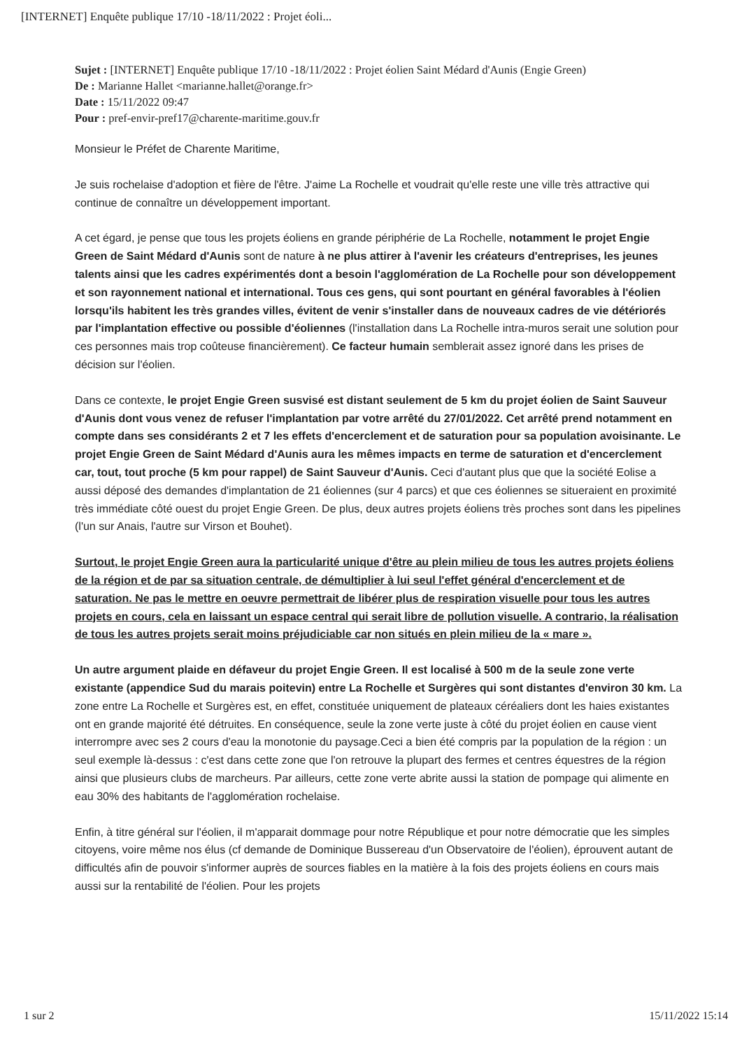[INTERNET] Enquête publique 17/10 -18/11/2022 : Projet éoli...
Sujet : [INTERNET] Enquête publique 17/10 -18/11/2022 : Projet éolien Saint Médard d'Aunis (Engie Green)
De : Marianne Hallet <marianne.hallet@orange.fr>
Date : 15/11/2022 09:47
Pour : pref-envir-pref17@charente-maritime.gouv.fr
Monsieur le Préfet de Charente Maritime,
Je suis rochelaise d'adoption et fière de l'être. J'aime La Rochelle et voudrait qu'elle reste une ville très attractive qui continue de connaître un développement important.
A cet égard, je pense que tous les projets éoliens en grande périphérie de La Rochelle, notamment le projet Engie Green de Saint Médard d'Aunis sont de nature à ne plus attirer à l'avenir les créateurs d'entreprises, les jeunes talents ainsi que les cadres expérimentés dont a besoin l'agglomération de La Rochelle pour son développement et son rayonnement national et international. Tous ces gens, qui sont pourtant en général favorables à l'éolien lorsqu'ils habitent les très grandes villes, évitent de venir s'installer dans de nouveaux cadres de vie détériorés par l'implantation effective ou possible d'éoliennes (l'installation dans La Rochelle intra-muros serait une solution pour ces personnes mais trop coûteuse financièrement). Ce facteur humain semblerait assez ignoré dans les prises de décision sur l'éolien.
Dans ce contexte, le projet Engie Green susvisé est distant seulement de 5 km du projet éolien de Saint Sauveur d'Aunis dont vous venez de refuser l'implantation par votre arrêté du 27/01/2022. Cet arrêté prend notamment en compte dans ses considérants 2 et 7 les effets d'encerclement et de saturation pour sa population avoisinante. Le projet Engie Green de Saint Médard d'Aunis aura les mêmes impacts en terme de saturation et d'encerclement car, tout, tout proche (5 km pour rappel) de Saint Sauveur d'Aunis. Ceci d'autant plus que que la société Eolise a aussi déposé des demandes d'implantation de 21 éoliennes (sur 4 parcs) et que ces éoliennes se situeraient en proximité très immédiate côté ouest du projet Engie Green. De plus, deux autres projets éoliens très proches sont dans les pipelines (l'un sur Anais, l'autre sur Virson et Bouhet).
Surtout, le projet Engie Green aura la particularité unique d'être au plein milieu de tous les autres projets éoliens de la région et de par sa situation centrale, de démultiplier à lui seul l'effet général d'encerclement et de saturation. Ne pas le mettre en oeuvre permettrait de libérer plus de respiration visuelle pour tous les autres projets en cours, cela en laissant un espace central qui serait libre de pollution visuelle. A contrario, la réalisation de tous les autres projets serait moins préjudiciable car non situés en plein milieu de la « mare ».
Un autre argument plaide en défaveur du projet Engie Green. Il est localisé à 500 m de la seule zone verte existante (appendice Sud du marais poitevin) entre La Rochelle et Surgères qui sont distantes d'environ 30 km. La zone entre La Rochelle et Surgères est, en effet, constituée uniquement de plateaux céréaliers dont les haies existantes ont en grande majorité été détruites. En conséquence, seule la zone verte juste à côté du projet éolien en cause vient interrompre avec ses 2 cours d'eau la monotonie du paysage.Ceci a bien été compris par la population de la région : un seul exemple là-dessus : c'est dans cette zone que l'on retrouve la plupart des fermes et centres équestres de la région ainsi que plusieurs clubs de marcheurs. Par ailleurs, cette zone verte abrite aussi la station de pompage qui alimente en eau 30% des habitants de l'agglomération rochelaise.
Enfin, à titre général sur l'éolien, il m'apparait dommage pour notre République et pour notre démocratie que les simples citoyens, voire même nos élus (cf demande de Dominique Bussereau d'un Observatoire de l'éolien), éprouvent autant de difficultés afin de pouvoir s'informer auprès de sources fiables en la matière à la fois des projets éoliens en cours mais aussi sur la rentabilité de l'éolien. Pour les projets
1 sur 2 15/11/2022 15:14